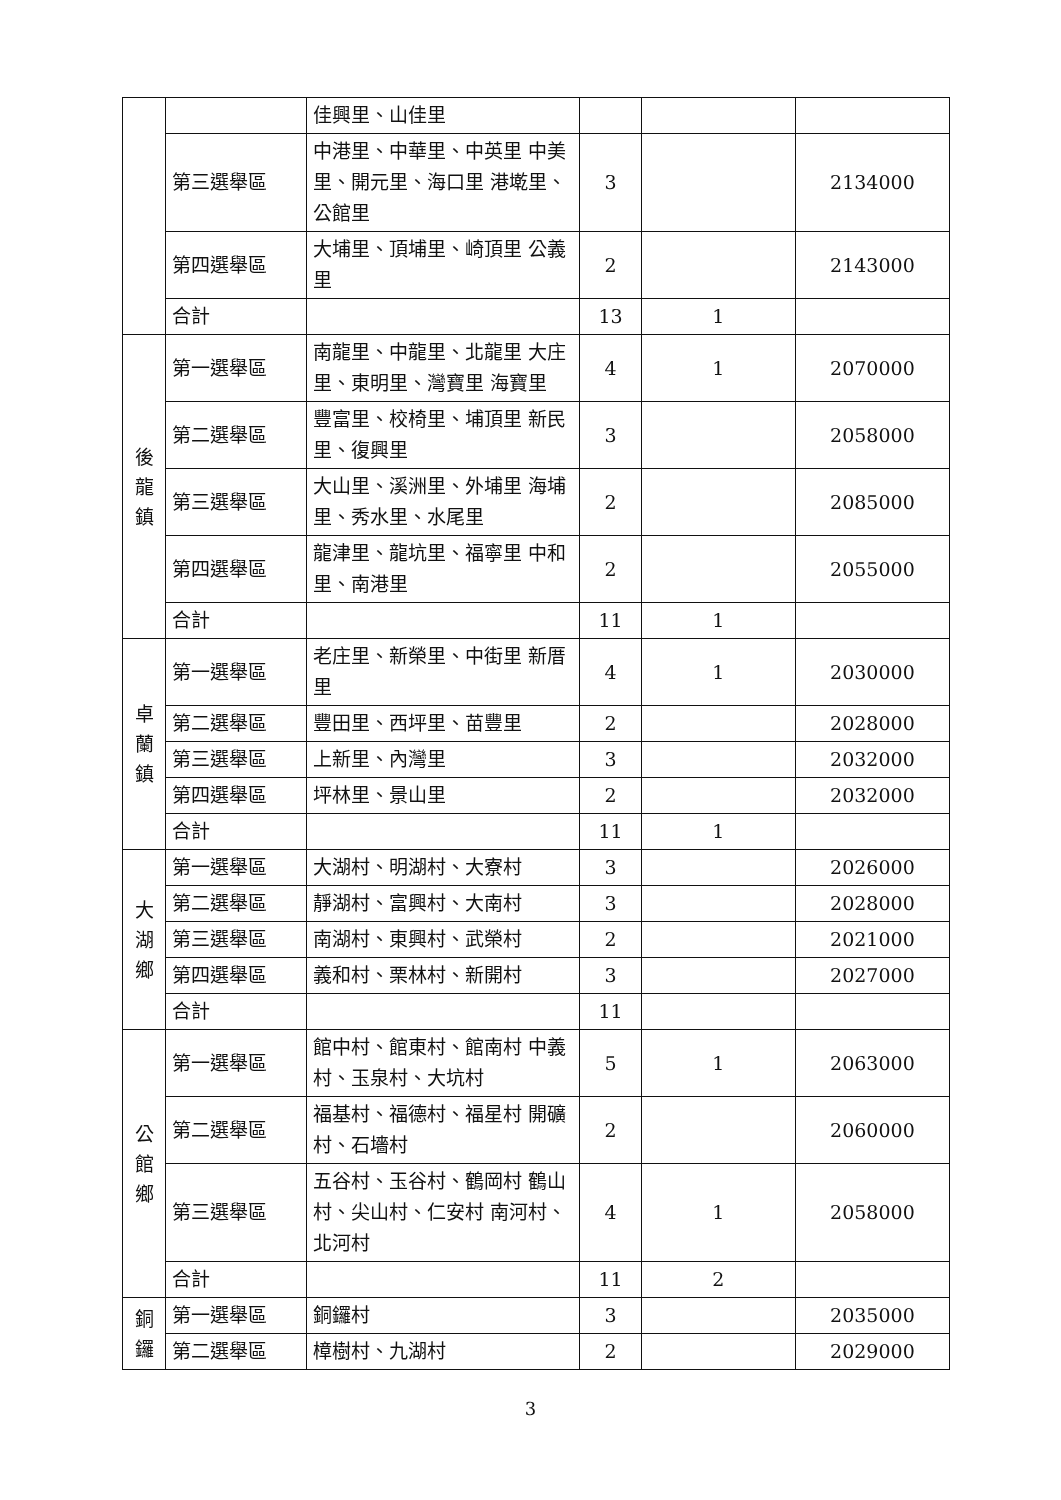| | | 佳興里、山佳里 | | | |
| | 第三選舉區 | 中港里、中華里、中英里 中美里、開元里、海口里 港墘里、公館里 | 3 | | 2134000 |
| | 第四選舉區 | 大埔里、頂埔里、崎頂里 公義里 | 2 | | 2143000 |
| | 合計 | | 13 | 1 | |
| 後 龍 鎮 | 第一選舉區 | 南龍里、中龍里、北龍里 大庄里、東明里、灣寶里 海寶里 | 4 | 1 | 2070000 |
| | 第二選舉區 | 豐富里、校椅里、埔頂里 新民里、復興里 | 3 | | 2058000 |
| | 第三選舉區 | 大山里、溪洲里、外埔里 海埔里、秀水里、水尾里 | 2 | | 2085000 |
| | 第四選舉區 | 龍津里、龍坑里、福寧里 中和里、南港里 | 2 | | 2055000 |
| | 合計 | | 11 | 1 | |
| 卓 蘭 鎮 | 第一選舉區 | 老庄里、新榮里、中街里 新厝里 | 4 | 1 | 2030000 |
| | 第二選舉區 | 豐田里、西坪里、苗豐里 | 2 | | 2028000 |
| | 第三選舉區 | 上新里、內灣里 | 3 | | 2032000 |
| | 第四選舉區 | 坪林里、景山里 | 2 | | 2032000 |
| | 合計 | | 11 | 1 | |
| 大 湖 鄉 | 第一選舉區 | 大湖村、明湖村、大寮村 | 3 | | 2026000 |
| | 第二選舉區 | 靜湖村、富興村、大南村 | 3 | | 2028000 |
| | 第三選舉區 | 南湖村、東興村、武榮村 | 2 | | 2021000 |
| | 第四選舉區 | 義和村、栗林村、新開村 | 3 | | 2027000 |
| | 合計 | | 11 | | |
| 公 館 鄉 | 第一選舉區 | 館中村、館東村、館南村 中義村、玉泉村、大坑村 | 5 | 1 | 2063000 |
| | 第二選舉區 | 福基村、福德村、福星村 開礦村、石墻村 | 2 | | 2060000 |
| | 第三選舉區 | 五谷村、玉谷村、鶴岡村 鶴山村、尖山村、仁安村 南河村、北河村 | 4 | 1 | 2058000 |
| | 合計 | | 11 | 2 | |
| 銅 鑼 | 第一選舉區 | 銅鑼村 | 3 | | 2035000 |
| | 第二選舉區 | 樟樹村、九湖村 | 2 | | 2029000 |
3